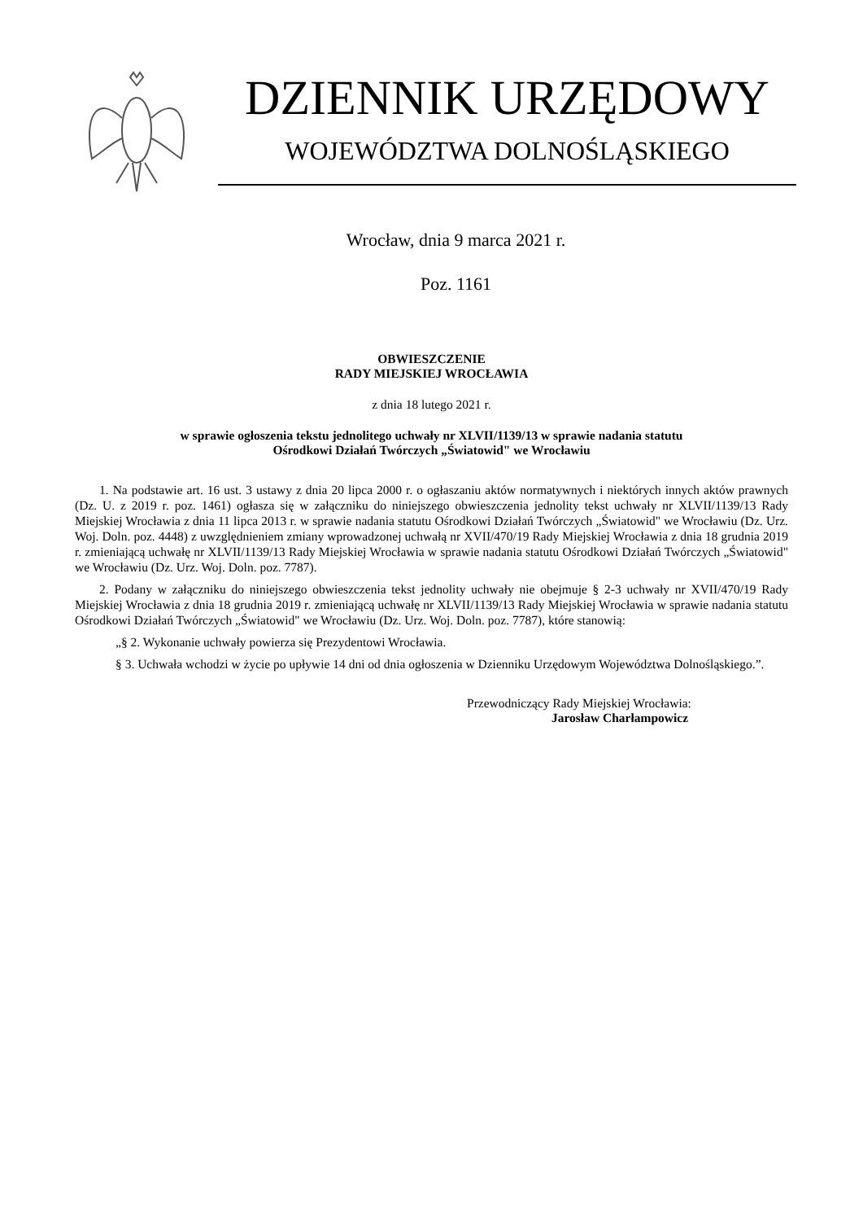DZIENNIK URZĘDOWY
WOJEWÓDZTWA DOLNOŚLĄSKIEGO
Wrocław, dnia 9 marca 2021 r.
Poz. 1161
OBWIESZCZENIE
RADY MIEJSKIEJ WROCŁAWIA
z dnia 18 lutego 2021 r.
w sprawie ogłoszenia tekstu jednolitego uchwały nr XLVII/1139/13 w sprawie nadania statutu
Ośrodkowi Działań Twórczych „Światowid" we Wrocławiu
1. Na podstawie art. 16 ust. 3 ustawy z dnia 20 lipca 2000 r. o ogłaszaniu aktów normatywnych i niektórych innych aktów prawnych (Dz. U. z 2019 r. poz. 1461) ogłasza się w załączniku do niniejszego obwieszczenia jednolity tekst uchwały nr XLVII/1139/13 Rady Miejskiej Wrocławia z dnia 11 lipca 2013 r. w sprawie nadania statutu Ośrodkowi Działań Twórczych „Światowid" we Wrocławiu (Dz. Urz. Woj. Doln. poz. 4448) z uwzględnieniem zmiany wprowadzonej uchwałą nr XVII/470/19 Rady Miejskiej Wrocławia z dnia 18 grudnia 2019 r. zmieniającą uchwałę nr XLVII/1139/13 Rady Miejskiej Wrocławia w sprawie nadania statutu Ośrodkowi Działań Twórczych „Światowid" we Wrocławiu (Dz. Urz. Woj. Doln. poz. 7787).
2. Podany w załączniku do niniejszego obwieszczenia tekst jednolity uchwały nie obejmuje § 2-3 uchwały nr XVII/470/19 Rady Miejskiej Wrocławia z dnia 18 grudnia 2019 r. zmieniającą uchwałę nr XLVII/1139/13 Rady Miejskiej Wrocławia w sprawie nadania statutu Ośrodkowi Działań Twórczych „Światowid" we Wrocławiu (Dz. Urz. Woj. Doln. poz. 7787), które stanowią:
„§ 2. Wykonanie uchwały powierza się Prezydentowi Wrocławia.
§ 3. Uchwała wchodzi w życie po upływie 14 dni od dnia ogłoszenia w Dzienniku Urzędowym Województwa Dolnośląskiego.”.
Przewodniczący Rady Miejskiej Wrocławia:
Jarosław Charłampowicz